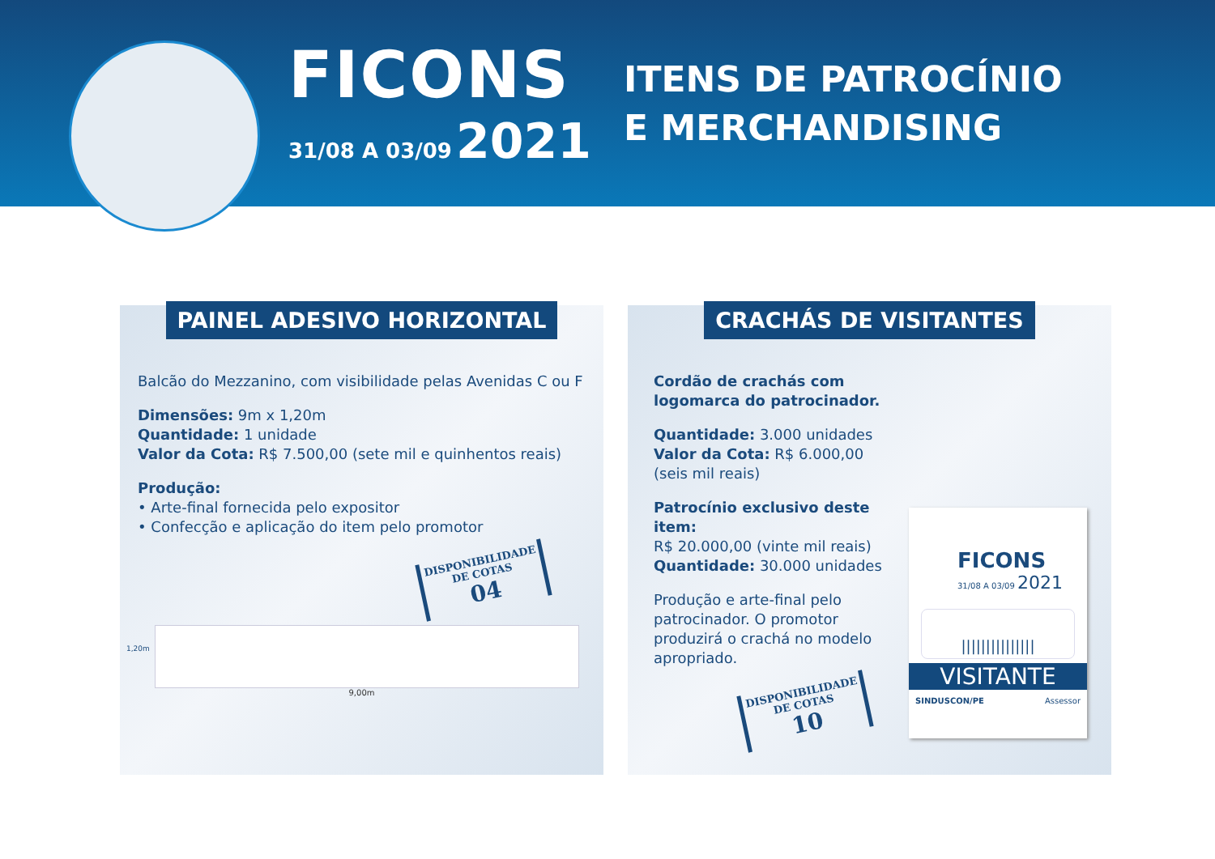FICONS
31/08 A 03/09 2021
ITENS DE PATROCÍNIO
E MERCHANDISING
PAINEL ADESIVO HORIZONTAL
Balcão do Mezzanino, com visibilidade pelas Avenidas C ou F
Dimensões: 9m x 1,20m
Quantidade: 1 unidade
Valor da Cota: R$ 7.500,00 (sete mil e quinhentos reais)
Produção:
• Arte-final fornecida pelo expositor
• Confecção e aplicação do item pelo promotor
DISPONIBILIDADE DE COTAS
04
1,20m
9,00m
CRACHÁS DE VISITANTES
Cordão de crachás com logomarca do patrocinador.
Quantidade: 3.000 unidades
Valor da Cota: R$ 6.000,00
(seis mil reais)
Patrocínio exclusivo deste item:
R$ 20.000,00 (vinte mil reais)
Quantidade: 30.000 unidades
Produção e arte-final pelo patrocinador. O promotor produzirá o crachá no modelo apropriado.
DISPONIBILIDADE DE COTAS
10
FICONS
31/08 A 03/09 2021
|||||||||||||||
VISITANTE
SINDUSCON/PE Assessor